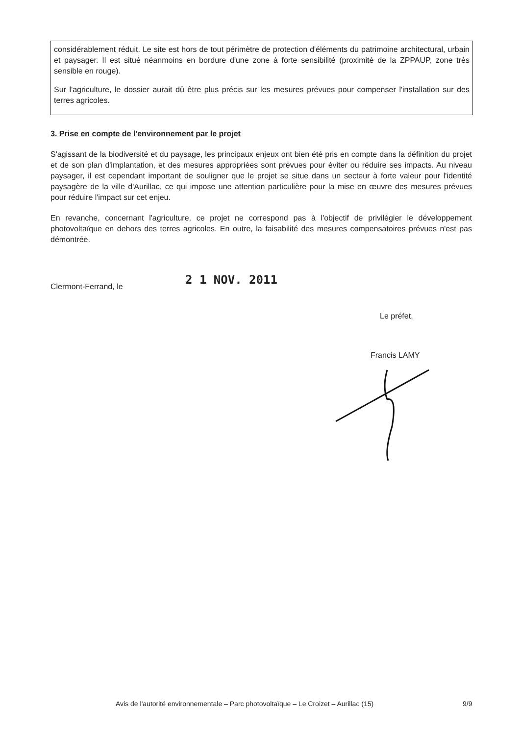considérablement réduit. Le site est hors de tout périmètre de protection d'éléments du patrimoine architectural, urbain et paysager. Il est situé néanmoins en bordure d'une zone à forte sensibilité (proximité de la ZPPAUP, zone très sensible en rouge).
Sur l'agriculture, le dossier aurait dû être plus précis sur les mesures prévues pour compenser l'installation sur des terres agricoles.
3. Prise en compte de l'environnement par le projet
S'agissant de la biodiversité et du paysage, les principaux enjeux ont bien été pris en compte dans la définition du projet et de son plan d'implantation, et des mesures appropriées sont prévues pour éviter ou réduire ses impacts. Au niveau paysager, il est cependant important de souligner que le projet se situe dans un secteur à forte valeur pour l'identité paysagère de la ville d'Aurillac, ce qui impose une attention particulière pour la mise en œuvre des mesures prévues pour réduire l'impact sur cet enjeu.
En revanche, concernant l'agriculture, ce projet ne correspond pas à l'objectif de privilégier le développement photovoltaïque en dehors des terres agricoles. En outre, la faisabilité des mesures compensatoires prévues n'est pas démontrée.
Clermont-Ferrand, le 2 1 NOV. 2011
Le préfet,
Francis LAMY
Avis de l'autorité environnementale – Parc photovoltaïque – Le Croizet – Aurillac (15)
9/9